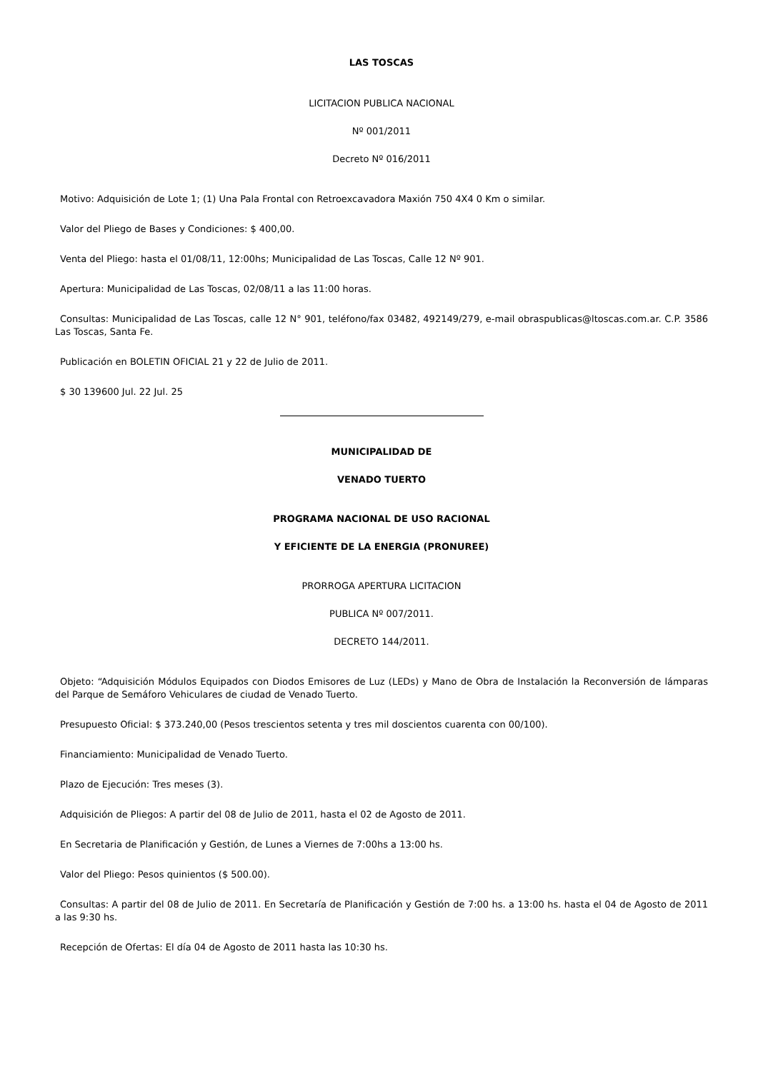LAS TOSCAS
LICITACION PUBLICA NACIONAL
Nº 001/2011
Decreto Nº 016/2011
Motivo: Adquisición de Lote 1; (1) Una Pala Frontal con Retroexcavadora Maxión 750 4X4 0 Km o similar.
Valor del Pliego de Bases y Condiciones: $ 400,00.
Venta del Pliego: hasta el 01/08/11, 12:00hs; Municipalidad de Las Toscas, Calle 12 Nº 901.
Apertura: Municipalidad de Las Toscas, 02/08/11 a las 11:00 horas.
Consultas: Municipalidad de Las Toscas, calle 12 N° 901, teléfono/fax 03482, 492149/279, e-mail obraspublicas@ltoscas.com.ar. C.P. 3586 Las Toscas, Santa Fe.
Publicación en BOLETIN OFICIAL 21 y 22 de Julio de 2011.
$ 30 139600 Jul. 22 Jul. 25
MUNICIPALIDAD DE
VENADO TUERTO
PROGRAMA NACIONAL DE USO RACIONAL
Y EFICIENTE DE LA ENERGIA (PRONUREE)
PRORROGA APERTURA LICITACION
PUBLICA Nº 007/2011.
DECRETO 144/2011.
Objeto: “Adquisición Módulos Equipados con Diodos Emisores de Luz (LEDs) y Mano de Obra de Instalación la Reconversión de lámparas del Parque de Semáforo Vehiculares de ciudad de Venado Tuerto.
Presupuesto Oficial: $ 373.240,00 (Pesos trescientos setenta y tres mil doscientos cuarenta con 00/100).
Financiamiento: Municipalidad de Venado Tuerto.
Plazo de Ejecución: Tres meses (3).
Adquisición de Pliegos: A partir del 08 de Julio de 2011, hasta el 02 de Agosto de 2011.
En Secretaria de Planificación y Gestión, de Lunes a Viernes de 7:00hs a 13:00 hs.
Valor del Pliego: Pesos quinientos ($ 500.00).
Consultas: A partir del 08 de Julio de 2011. En Secretaría de Planificación y Gestión de 7:00 hs. a 13:00 hs. hasta el 04 de Agosto de 2011 a las 9:30 hs.
Recepción de Ofertas: El día 04 de Agosto de 2011 hasta las 10:30 hs.